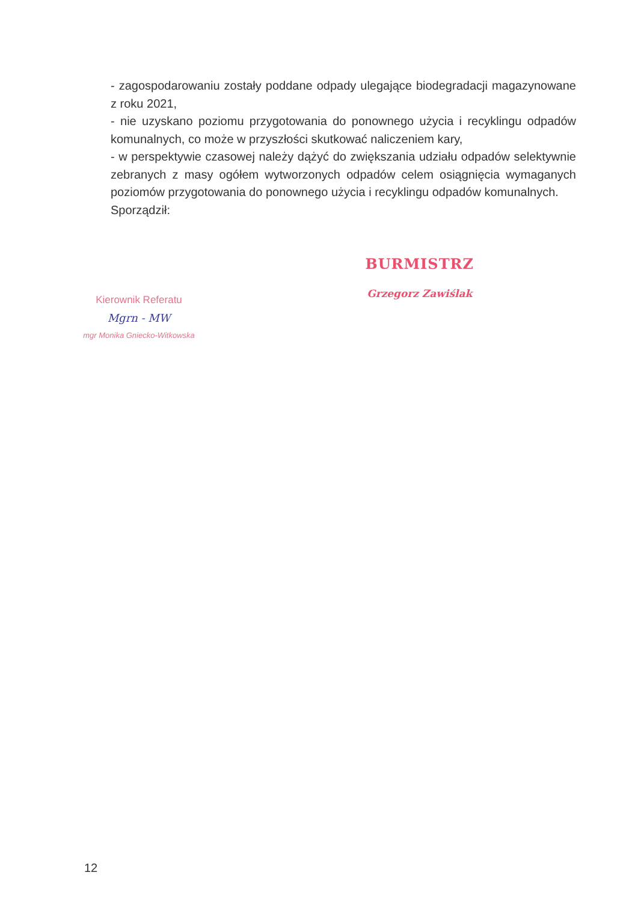- zagospodarowaniu zostały poddane odpady ulegające biodegradacji magazynowane z roku 2021,
- nie uzyskano poziomu przygotowania do ponownego użycia i recyklingu odpadów komunalnych, co może w przyszłości skutkować naliczeniem kary,
- w perspektywie czasowej należy dążyć do zwiększania udziału odpadów selektywnie zebranych z masy ogółem wytworzonych odpadów celem osiągnięcia wymaganych poziomów przygotowania do ponownego użycia i recyklingu odpadów komunalnych.
Sporządził:
Kierownik Referatu
Mgrn - MW
mgr Monika Gniecko-Witkowska
BURMISTRZ
Grzegorz Zawiślak
12